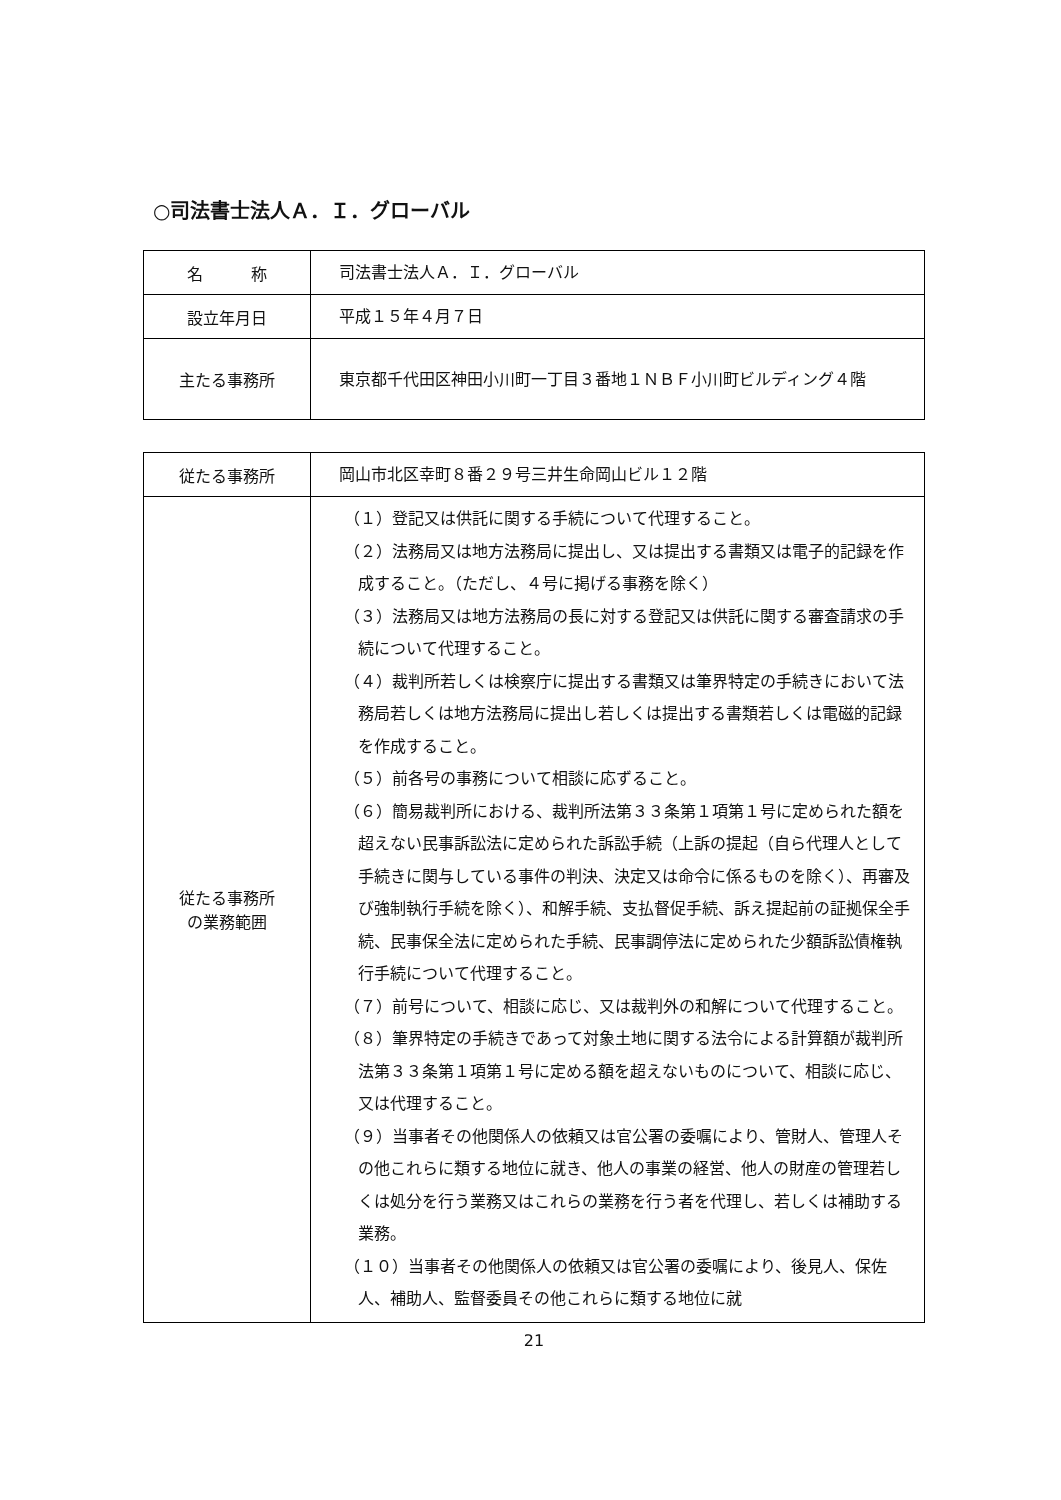○司法書士法人Ａ．Ｉ．グローバル
| 名 称 | 司法書士法人Ａ．Ｉ．グローバル |
| 設立年月日 | 平成１５年４月７日 |
| 主たる事務所 | 東京都千代田区神田小川町一丁目３番地１ＮＢＦ小川町ビルディング４階 |
| 従たる事務所 | 岡山市北区幸町８番２９号三井生命岡山ビル１２階 |
| 従たる事務所 の業務範囲 | （１）登記又は供託に関する手続について代理すること。 （２）法務局又は地方法務局に提出し、又は提出する書類又は電子的記録を作成すること。（ただし、４号に掲げる事務を除く） （３）法務局又は地方法務局の長に対する登記又は供託に関する審査請求の手続について代理すること。 （４）裁判所若しくは検察庁に提出する書類又は筆界特定の手続きにおいて法務局若しくは地方法務局に提出し若しくは提出する書類若しくは電磁的記録を作成すること。 （５）前各号の事務について相談に応ずること。 （６）簡易裁判所における、裁判所法第３３条第１項第１号に定められた額を超えない民事訴訟法に定められた訴訟手続（上訴の提起（自ら代理人として手続きに関与している事件の判決、決定又は命令に係るものを除く）、再審及び強制執行手続を除く）、和解手続、支払督促手続、訴え提起前の証拠保全手続、民事保全法に定められた手続、民事調停法に定められた少額訴訟債権執行手続について代理すること。 （７）前号について、相談に応じ、又は裁判外の和解について代理すること。 （８）筆界特定の手続きであって対象土地に関する法令による計算額が裁判所法第３３条第１項第１号に定める額を超えないものについて、相談に応じ、又は代理すること。 （９）当事者その他関係人の依頼又は官公署の委嘱により、管財人、管理人その他これらに類する地位に就き、他人の事業の経営、他人の財産の管理若しくは処分を行う業務又はこれらの業務を行う者を代理し、若しくは補助する業務。 （１０）当事者その他関係人の依頼又は官公署の委嘱により、後見人、保佐人、補助人、監督委員その他これらに類する地位に就 |
21